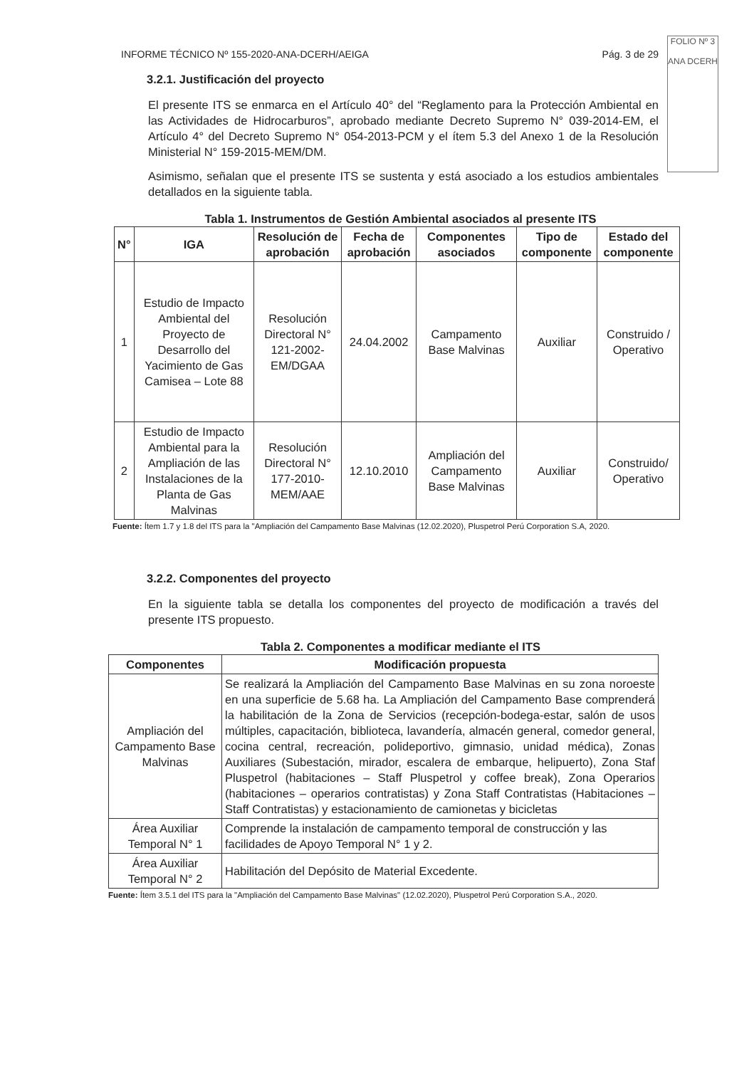INFORME TÉCNICO Nº 155-2020-ANA-DCERH/AEIGA Pág. 3 de 29
FOLIO Nº 3
ANA DCERH
3.2.1. Justificación del proyecto
El presente ITS se enmarca en el Artículo 40° del “Reglamento para la Protección Ambiental en las Actividades de Hidrocarburos”, aprobado mediante Decreto Supremo N° 039-2014-EM, el Artículo 4° del Decreto Supremo N° 054-2013-PCM y el ítem 5.3 del Anexo 1 de la Resolución Ministerial N° 159-2015-MEM/DM.
Asimismo, señalan que el presente ITS se sustenta y está asociado a los estudios ambientales detallados en la siguiente tabla.
Tabla 1. Instrumentos de Gestión Ambiental asociados al presente ITS
| N° | IGA | Resolución de aprobación | Fecha de aprobación | Componentes asociados | Tipo de componente | Estado del componente |
| --- | --- | --- | --- | --- | --- | --- |
| 1 | Estudio de Impacto Ambiental del Proyecto de Desarrollo del Yacimiento de Gas Camisea – Lote 88 | Resolución Directoral N° 121-2002-EM/DGAA | 24.04.2002 | Campamento Base Malvinas | Auxiliar | Construido / Operativo |
| 2 | Estudio de Impacto Ambiental para la Ampliación de las Instalaciones de la Planta de Gas Malvinas | Resolución Directoral N° 177-2010-MEM/AAE | 12.10.2010 | Ampliación del Campamento Base Malvinas | Auxiliar | Construido/ Operativo |
Fuente: Ítem 1.7 y 1.8 del ITS para la "Ampliación del Campamento Base Malvinas (12.02.2020), Pluspetrol Perú Corporation S.A, 2020.
3.2.2. Componentes del proyecto
En la siguiente tabla se detalla los componentes del proyecto de modificación a través del presente ITS propuesto.
Tabla 2. Componentes a modificar mediante el ITS
| Componentes | Modificación propuesta |
| --- | --- |
| Ampliación del Campamento Base Malvinas | Se realizará la Ampliación del Campamento Base Malvinas en su zona noroeste en una superficie de 5.68 ha. La Ampliación del Campamento Base comprenderá la habilitación de la Zona de Servicios (recepción-bodega-estar, salón de usos múltiples, capacitación, biblioteca, lavandería, almacén general, comedor general, cocina central, recreación, polideportivo, gimnasio, unidad médica), Zonas Auxiliares (Subestación, mirador, escalera de embarque, helipuerto), Zona Staf Pluspetrol (habitaciones – Staff Pluspetrol y coffee break), Zona Operarios (habitaciones – operarios contratistas) y Zona Staff Contratistas (Habitaciones – Staff Contratistas) y estacionamiento de camionetas y bicicletas |
| Área Auxiliar Temporal N° 1 | Comprende la instalación de campamento temporal de construcción y las facilidades de Apoyo Temporal N° 1 y 2. |
| Área Auxiliar Temporal N° 2 | Habilitación del Depósito de Material Excedente. |
Fuente: Ítem 3.5.1 del ITS para la "Ampliación del Campamento Base Malvinas" (12.02.2020), Pluspetrol Perú Corporation S.A., 2020.